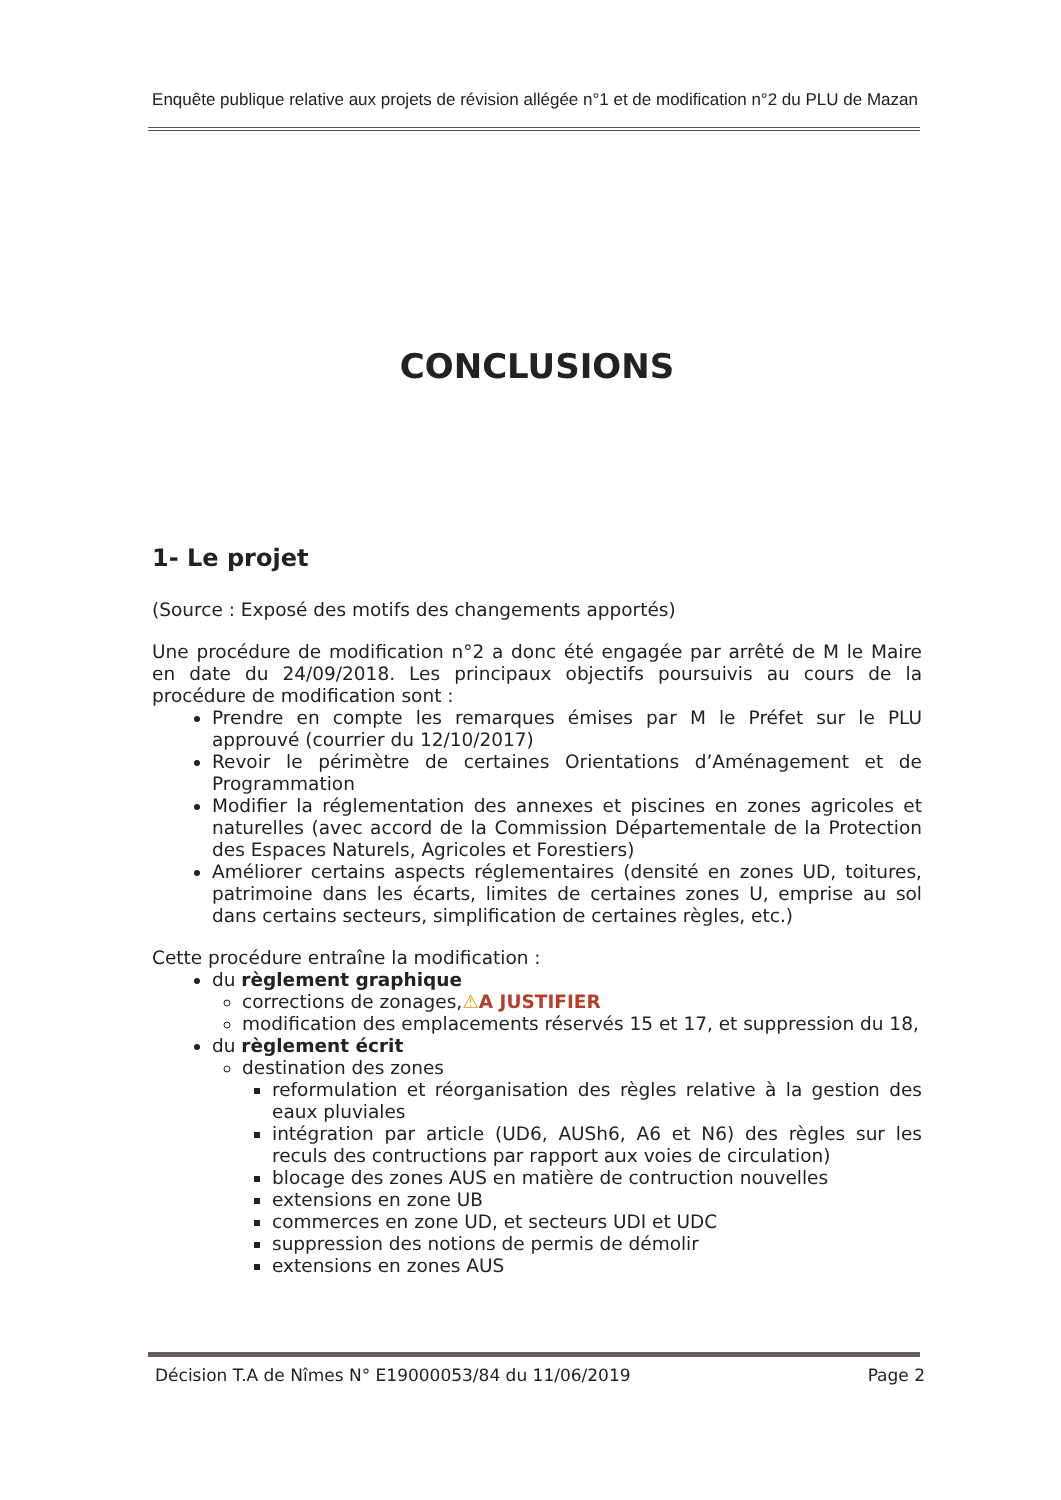Enquête publique relative aux projets de révision allégée n°1 et de modification n°2 du PLU de Mazan
CONCLUSIONS
1- Le projet
(Source : Exposé des motifs des changements apportés)
Une procédure de modification n°2 a donc été engagée par arrêté de M le Maire en date du 24/09/2018. Les principaux objectifs poursuivis au cours de la procédure de modification sont :
Prendre en compte les remarques émises par M le Préfet sur le PLU approuvé (courrier du 12/10/2017)
Revoir le périmètre de certaines Orientations d’Aménagement et de Programmation
Modifier la réglementation des annexes et piscines en zones agricoles et naturelles (avec accord de la Commission Départementale de la Protection des Espaces Naturels, Agricoles et Forestiers)
Améliorer certains aspects réglementaires (densité en zones UD, toitures, patrimoine dans les écarts, limites de certaines zones U, emprise au sol dans certains secteurs, simplification de certaines règles, etc.)
Cette procédure entraîne la modification :
du règlement graphique
corrections de zonages,⚠A JUSTIFIER
modification des emplacements réservés 15 et 17, et suppression du 18,
du règlement écrit
destination des zones
reformulation et réorganisation des règles relative à la gestion des eaux pluviales
intégration par article (UD6, AUSh6, A6 et N6) des règles sur les reculs des contructions par rapport aux voies de circulation)
blocage des zones AUS en matière de contruction nouvelles
extensions en zone UB
commerces en zone UD, et secteurs UDI et UDC
suppression des notions de permis de démolir
extensions en zones AUS
Décision T.A de Nîmes N° E19000053/84 du 11/06/2019 Page 2